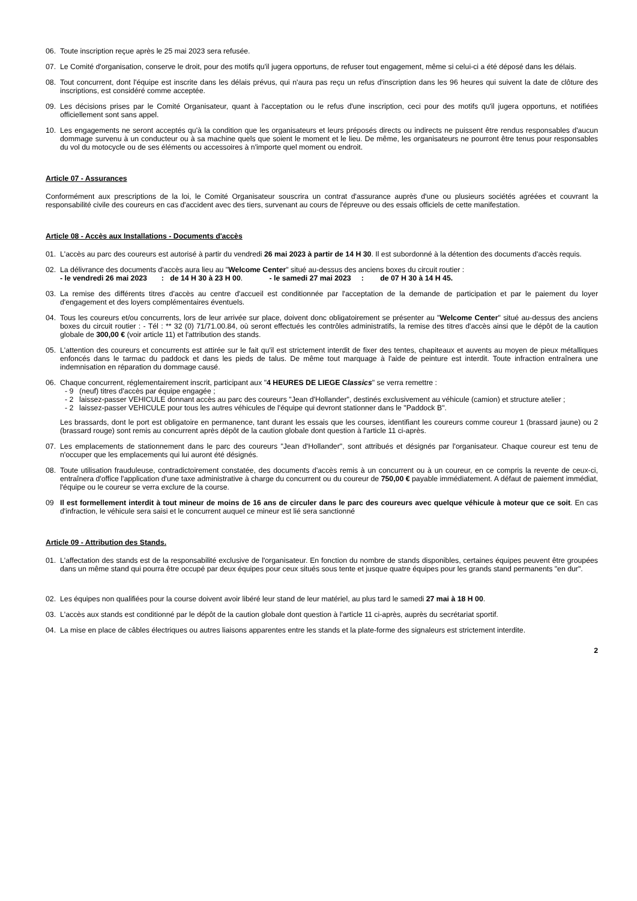06. Toute inscription reçue après le 25 mai 2023 sera refusée.
07. Le Comité d'organisation, conserve le droit, pour des motifs qu'il jugera opportuns, de refuser tout engagement, même si celui-ci a été déposé dans les délais.
08. Tout concurrent, dont l'équipe est inscrite dans les délais prévus, qui n'aura pas reçu un refus d'inscription dans les 96 heures qui suivent la date de clôture des inscriptions, est considéré comme acceptée.
09. Les décisions prises par le Comité Organisateur, quant à l'acceptation ou le refus d'une inscription, ceci pour des motifs qu'il jugera opportuns, et notifiées officiellement sont sans appel.
10. Les engagements ne seront acceptés qu'à la condition que les organisateurs et leurs préposés directs ou indirects ne puissent être rendus responsables d'aucun dommage survenu à un conducteur ou à sa machine quels que soient le moment et le lieu. De même, les organisateurs ne pourront être tenus pour responsables du vol du motocycle ou de ses éléments ou accessoires à n'importe quel moment ou endroit.
Article 07 - Assurances
Conformément aux prescriptions de la loi, le Comité Organisateur souscrira un contrat d'assurance auprès d'une ou plusieurs sociétés agréées et couvrant la responsabilité civile des coureurs en cas d'accident avec des tiers, survenant au cours de l'épreuve ou des essais officiels de cette manifestation.
Article 08 - Accès aux Installations - Documents d'accès
01. L'accès au parc des coureurs est autorisé à partir du vendredi 26 mai 2023 à partir de 14 H 30. Il est subordonné à la détention des documents d'accès requis.
02. La délivrance des documents d'accès aura lieu au "Welcome Center" situé au-dessus des anciens boxes du circuit routier :
- le vendredi 26 mai 2023 : de 14 H 30 à 23 H 00. - le samedi 27 mai 2023 : de 07 H 30 à 14 H 45.
03. La remise des différents titres d'accès au centre d'accueil est conditionnée par l'acceptation de la demande de participation et par le paiement du loyer d'engagement et des loyers complémentaires éventuels.
04. Tous les coureurs et/ou concurrents, lors de leur arrivée sur place, doivent donc obligatoirement se présenter au "Welcome Center" situé au-dessus des anciens boxes du circuit routier : - Tél : ** 32 (0) 71/71.00.84, où seront effectués les contrôles administratifs, la remise des titres d'accès ainsi que le dépôt de la caution globale de 300,00 € (voir article 11) et l'attribution des stands.
05. L'attention des coureurs et concurrents est attirée sur le fait qu'il est strictement interdit de fixer des tentes, chapiteaux et auvents au moyen de pieux métalliques enfoncés dans le tarmac du paddock et dans les pieds de talus. De même tout marquage à l'aide de peinture est interdit. Toute infraction entraînera une indemnisation en réparation du dommage causé.
06. Chaque concurrent, réglementairement inscrit, participant aux "4 HEURES DE LIEGE Classics" se verra remettre :
- 9 (neuf) titres d'accès par équipe engagée ;
- 2 laissez-passer VEHICULE donnant accès au parc des coureurs "Jean d'Hollander", destinés exclusivement au véhicule (camion) et structure atelier ;
- 2 laissez-passer VEHICULE pour tous les autres véhicules de l'équipe qui devront stationner dans le "Paddock B".
Les brassards, dont le port est obligatoire en permanence, tant durant les essais que les courses, identifiant les coureurs comme coureur 1 (brassard jaune) ou 2 (brassard rouge) sont remis au concurrent après dépôt de la caution globale dont question à l'article 11 ci-après.
07. Les emplacements de stationnement dans le parc des coureurs "Jean d'Hollander", sont attribués et désignés par l'organisateur. Chaque coureur est tenu de n'occuper que les emplacements qui lui auront été désignés.
08. Toute utilisation frauduleuse, contradictoirement constatée, des documents d'accès remis à un concurrent ou à un coureur, en ce compris la revente de ceux-ci, entraînera d'office l'application d'une taxe administrative à charge du concurrent ou du coureur de 750,00 € payable immédiatement. A défaut de paiement immédiat, l'équipe ou le coureur se verra exclure de la course.
09 Il est formellement interdit à tout mineur de moins de 16 ans de circuler dans le parc des coureurs avec quelque véhicule à moteur que ce soit. En cas d'infraction, le véhicule sera saisi et le concurrent auquel ce mineur est lié sera sanctionné
Article 09 - Attribution des Stands.
01. L'affectation des stands est de la responsabilité exclusive de l'organisateur. En fonction du nombre de stands disponibles, certaines équipes peuvent être groupées dans un même stand qui pourra être occupé par deux équipes pour ceux situés sous tente et jusque quatre équipes pour les grands stand permanents "en dur".
02. Les équipes non qualifiées pour la course doivent avoir libéré leur stand de leur matériel, au plus tard le samedi 27 mai à 18 H 00.
03. L'accès aux stands est conditionné par le dépôt de la caution globale dont question à l'article 11 ci-après, auprès du secrétariat sportif.
04. La mise en place de câbles électriques ou autres liaisons apparentes entre les stands et la plate-forme des signaleurs est strictement interdite.
2